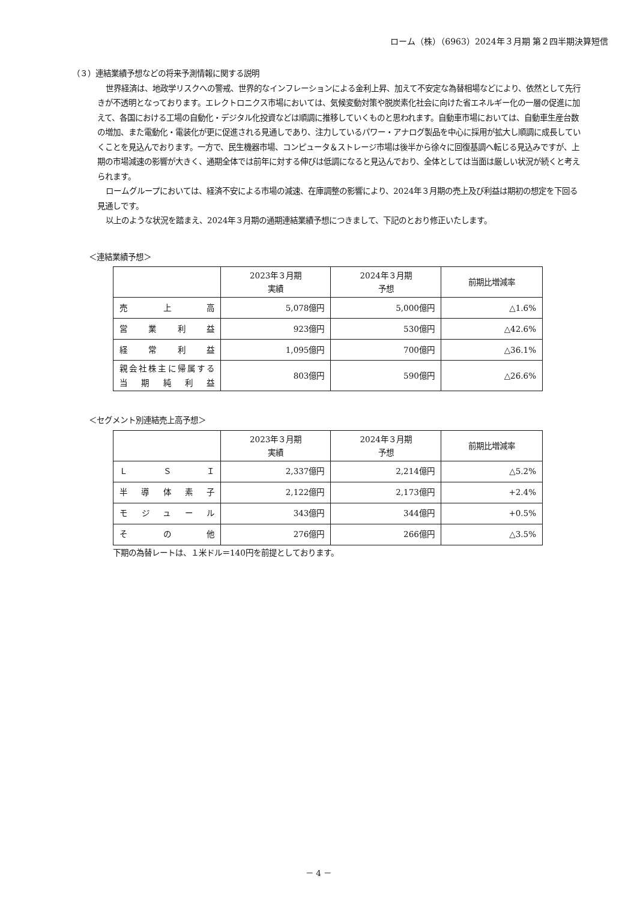ローム（株）（6963）2024年３月期 第２四半期決算短信
（３）連結業績予想などの将来予測情報に関する説明
世界経済は、地政学リスクへの警戒、世界的なインフレーションによる金利上昇、加えて不安定な為替相場などにより、依然として先行きが不透明となっております。エレクトロニクス市場においては、気候変動対策や脱炭素化社会に向けた省エネルギー化の一層の促進に加えて、各国における工場の自動化・デジタル化投資などは順調に推移していくものと思われます。自動車市場においては、自動車生産台数の増加、また電動化・電装化が更に促進される見通しであり、注力しているパワー・アナログ製品を中心に採用が拡大し順調に成長していくことを見込んでおります。一方で、民生機器市場、コンピュータ＆ストレージ市場は後半から徐々に回復基調へ転じる見込みですが、上期の市場減速の影響が大きく、通期全体では前年に対する伸びは低調になると見込んでおり、全体としては当面は厳しい状況が続くと考えられます。
ロームグループにおいては、経済不安による市場の減速、在庫調整の影響により、2024年３月期の売上及び利益は期初の想定を下回る見通しです。
以上のような状況を踏まえ、2024年３月期の通期連結業績予想につきまして、下記のとおり修正いたします。
＜連結業績予想＞
| | 2023年３月期 実績 | 2024年３月期 予想 | 前期比増減率 |
| --- | --- | --- | --- |
| 売上高 | 5,078億円 | 5,000億円 | △1.6% |
| 営業利益 | 923億円 | 530億円 | △42.6% |
| 経常利益 | 1,095億円 | 700億円 | △36.1% |
| 親会社株主に帰属する 当期純利益 | 803億円 | 590億円 | △26.6% |
＜セグメント別連結売上高予想＞
| | 2023年３月期 実績 | 2024年３月期 予想 | 前期比増減率 |
| --- | --- | --- | --- |
| ＬＳＩ | 2,337億円 | 2,214億円 | △5.2% |
| 半導体素子 | 2,122億円 | 2,173億円 | +2.4% |
| モジュール | 343億円 | 344億円 | +0.5% |
| その他 | 276億円 | 266億円 | △3.5% |
下期の為替レートは、１米ドル＝140円を前提としております。
－ 4 －